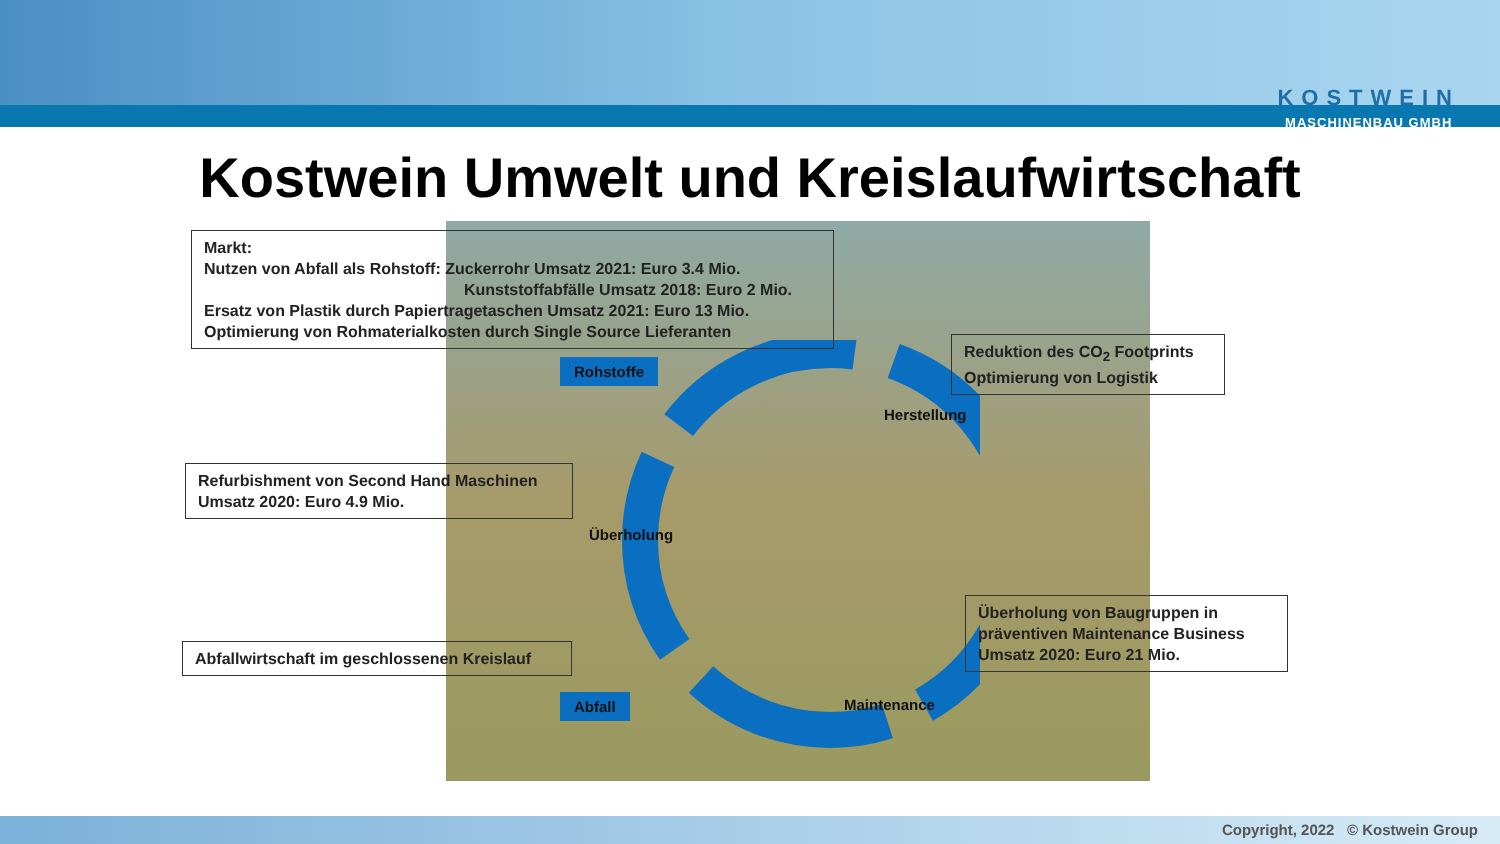KOSTWEIN
MASCHINENBAU GMBH
Kostwein Umwelt und Kreislaufwirtschaft
Markt:
Nutzen von Abfall als Rohstoff: Zuckerrohr Umsatz 2021: Euro 3.4 Mio.
Kunststoffabfälle Umsatz 2018: Euro 2 Mio.
Ersatz von Plastik durch Papiertragetaschen Umsatz 2021: Euro 13 Mio.
Optimierung von Rohmaterialkosten durch Single Source Lieferanten
Reduktion des CO<sub>2</sub> Footprints
Optimierung von Logistik
Refurbishment von Second Hand Maschinen
Umsatz 2020: Euro 4.9 Mio.
Überholung von Baugruppen in präventiven Maintenance Business
Umsatz 2020: Euro 21 Mio.
Abfallwirtschaft im geschlossenen Kreislauf
Rohstoffe
Abfall
Herstellung
Überholung
Maintenance
Copyright, 2022 © Kostwein Group